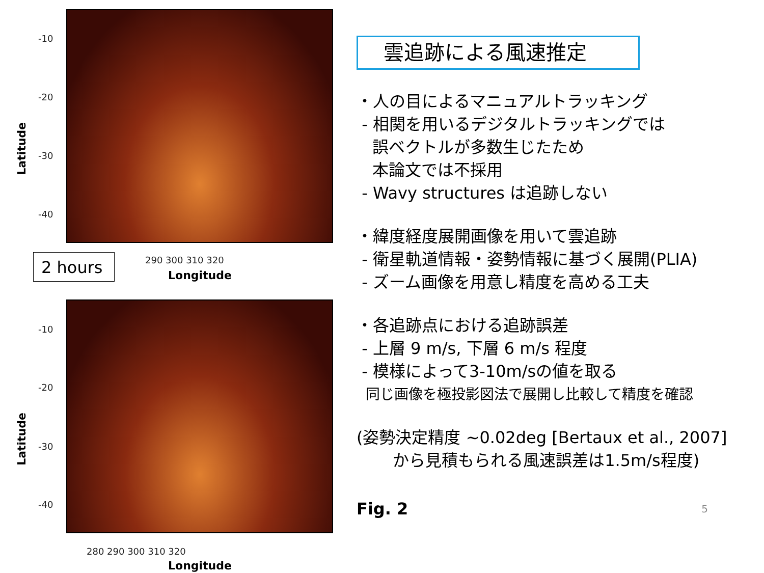-10
-20
-30
-40
290 300 310 320
Longitude
Latitude
2 hours
-10
-20
-30
-40
280 290 300 310 320
Longitude
Latitude
雲追跡による風速推定
・人の目によるマニュアルトラッキング
- 相関を用いるデジタルトラッキングでは
誤ベクトルが多数生じたため
本論文では不採用
- Wavy structures は追跡しない
・緯度経度展開画像を用いて雲追跡
- 衛星軌道情報・姿勢情報に基づく展開(PLIA)
- ズーム画像を用意し精度を高める工夫
・各追跡点における追跡誤差
- 上層 9 m/s, 下層 6 m/s 程度
- 模様によって3-10m/sの値を取る
同じ画像を極投影図法で展開し比較して精度を確認
(姿勢決定精度 ~0.02deg [Bertaux et al., 2007]
から見積もられる風速誤差は1.5m/s程度)
Fig. 2 5